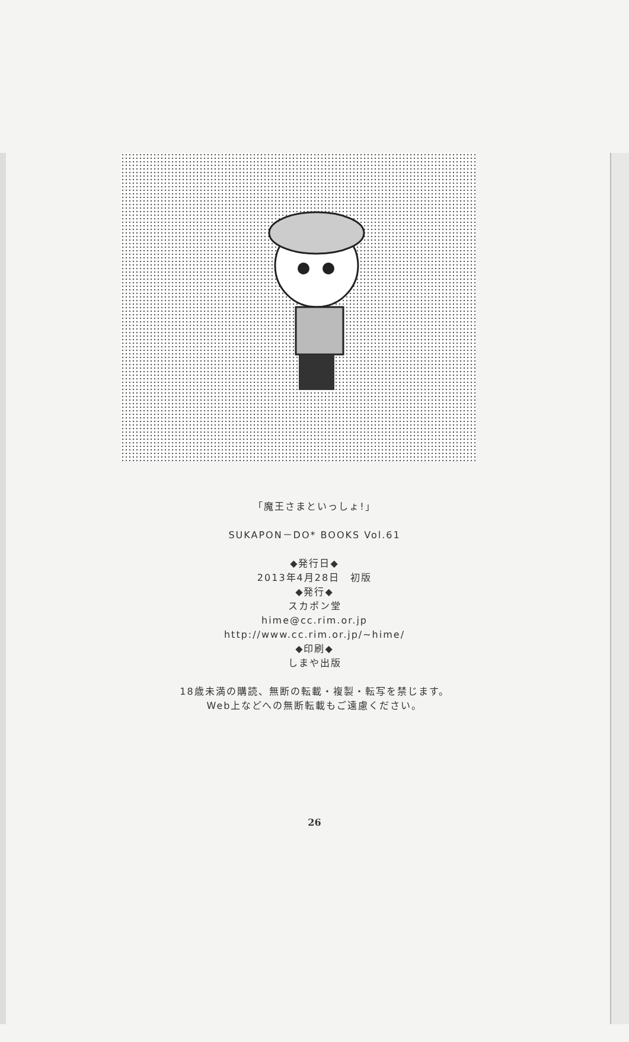「魔王さまといっしょ!」
SUKAPON－DO* BOOKS Vol.61
◆発行日◆
2013年4月28日　初版
◆発行◆
スカポン堂
hime@cc.rim.or.jp
http://www.cc.rim.or.jp/~hime/
◆印刷◆
しまや出版
18歳未満の購読、無断の転載・複製・転写を禁じます。
Web上などへの無断転載もご遠慮ください。
26